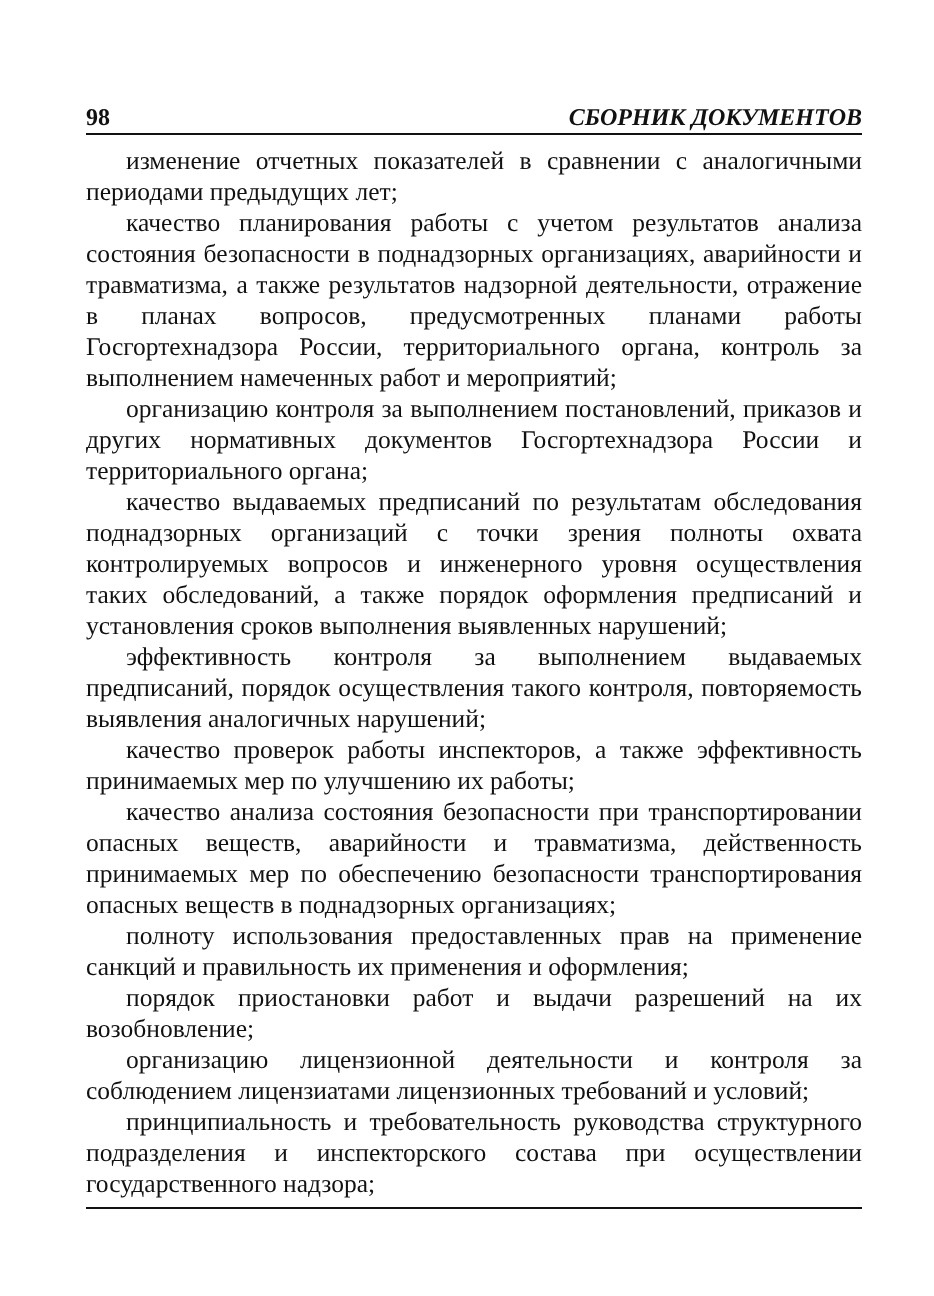98 СБОРНИК ДОКУМЕНТОВ
изменение отчетных показателей в сравнении с аналогичными периодами предыдущих лет;
качество планирования работы с учетом результатов анализа состояния безопасности в поднадзорных организациях, аварийности и травматизма, а также результатов надзорной деятельности, отражение в планах вопросов, предусмотренных планами работы Госгортехнадзора России, территориального органа, контроль за выполнением намеченных работ и мероприятий;
организацию контроля за выполнением постановлений, приказов и других нормативных документов Госгортехнадзора России и территориального органа;
качество выдаваемых предписаний по результатам обследования поднадзорных организаций с точки зрения полноты охвата контролируемых вопросов и инженерного уровня осуществления таких обследований, а также порядок оформления предписаний и установления сроков выполнения выявленных нарушений;
эффективность контроля за выполнением выдаваемых предписаний, порядок осуществления такого контроля, повторяемость выявления аналогичных нарушений;
качество проверок работы инспекторов, а также эффективность принимаемых мер по улучшению их работы;
качество анализа состояния безопасности при транспортировании опасных веществ, аварийности и травматизма, действенность принимаемых мер по обеспечению безопасности транспортирования опасных веществ в поднадзорных организациях;
полноту использования предоставленных прав на применение санкций и правильность их применения и оформления;
порядок приостановки работ и выдачи разрешений на их возобновление;
организацию лицензионной деятельности и контроля за соблюдением лицензиатами лицензионных требований и условий;
принципиальность и требовательность руководства структурного подразделения и инспекторского состава при осуществлении государственного надзора;